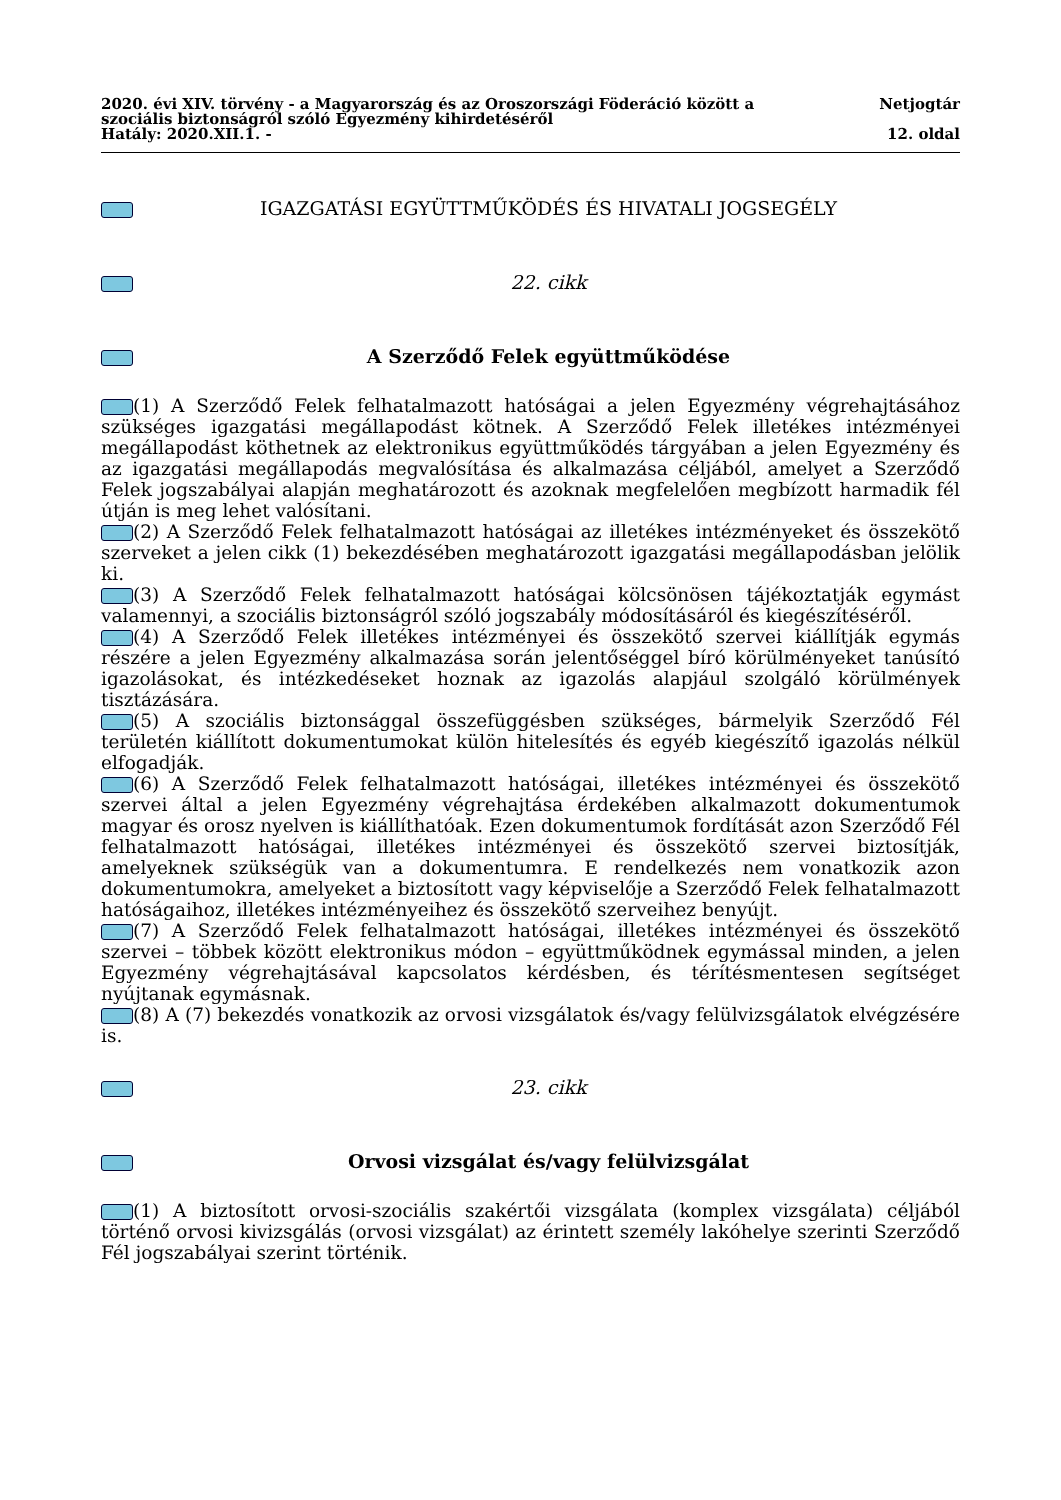2020. évi XIV. törvény - a Magyarország és az Oroszországi Föderáció között a
szociális biztonságról szóló Egyezmény kihirdetéséről
Hatály: 2020.XII.1. -
Netjogtár
12. oldal
IGAZGATÁSI EGYÜTTMŰKÖDÉS ÉS HIVATALI JOGSEGÉLY
22. cikk
A Szerződő Felek együttműködése
(1) A Szerződő Felek felhatalmazott hatóságai a jelen Egyezmény végrehajtásához szükséges igazgatási megállapodást kötnek. A Szerződő Felek illetékes intézményei megállapodást köthetnek az elektronikus együttműködés tárgyában a jelen Egyezmény és az igazgatási megállapodás megvalósítása és alkalmazása céljából, amelyet a Szerződő Felek jogszabályai alapján meghatározott és azoknak megfelelően megbízott harmadik fél útján is meg lehet valósítani.
(2) A Szerződő Felek felhatalmazott hatóságai az illetékes intézményeket és összekötő szerveket a jelen cikk (1) bekezdésében meghatározott igazgatási megállapodásban jelölik ki.
(3) A Szerződő Felek felhatalmazott hatóságai kölcsönösen tájékoztatják egymást valamennyi, a szociális biztonságról szóló jogszabály módosításáról és kiegészítéséről.
(4) A Szerződő Felek illetékes intézményei és összekötő szervei kiállítják egymás részére a jelen Egyezmény alkalmazása során jelentőséggel bíró körülményeket tanúsító igazolásokat, és intézkedéseket hoznak az igazolás alapjául szolgáló körülmények tisztázására.
(5) A szociális biztonsággal összefüggésben szükséges, bármelyik Szerződő Fél területén kiállított dokumentumokat külön hitelesítés és egyéb kiegészítő igazolás nélkül elfogadják.
(6) A Szerződő Felek felhatalmazott hatóságai, illetékes intézményei és összekötő szervei által a jelen Egyezmény végrehajtása érdekében alkalmazott dokumentumok magyar és orosz nyelven is kiállíthatóak. Ezen dokumentumok fordítását azon Szerződő Fél felhatalmazott hatóságai, illetékes intézményei és összekötő szervei biztosítják, amelyeknek szükségük van a dokumentumra. E rendelkezés nem vonatkozik azon dokumentumokra, amelyeket a biztosított vagy képviselője a Szerződő Felek felhatalmazott hatóságaihoz, illetékes intézményeihez és összekötő szerveihez benyújt.
(7) A Szerződő Felek felhatalmazott hatóságai, illetékes intézményei és összekötő szervei – többek között elektronikus módon – együttműködnek egymással minden, a jelen Egyezmény végrehajtásával kapcsolatos kérdésben, és térítésmentesen segítséget nyújtanak egymásnak.
(8) A (7) bekezdés vonatkozik az orvosi vizsgálatok és/vagy felülvizsgálatok elvégzésére is.
23. cikk
Orvosi vizsgálat és/vagy felülvizsgálat
(1) A biztosított orvosi-szociális szakértői vizsgálata (komplex vizsgálata) céljából történő orvosi kivizsgálás (orvosi vizsgálat) az érintett személy lakóhelye szerinti Szerződő Fél jogszabályai szerint történik.